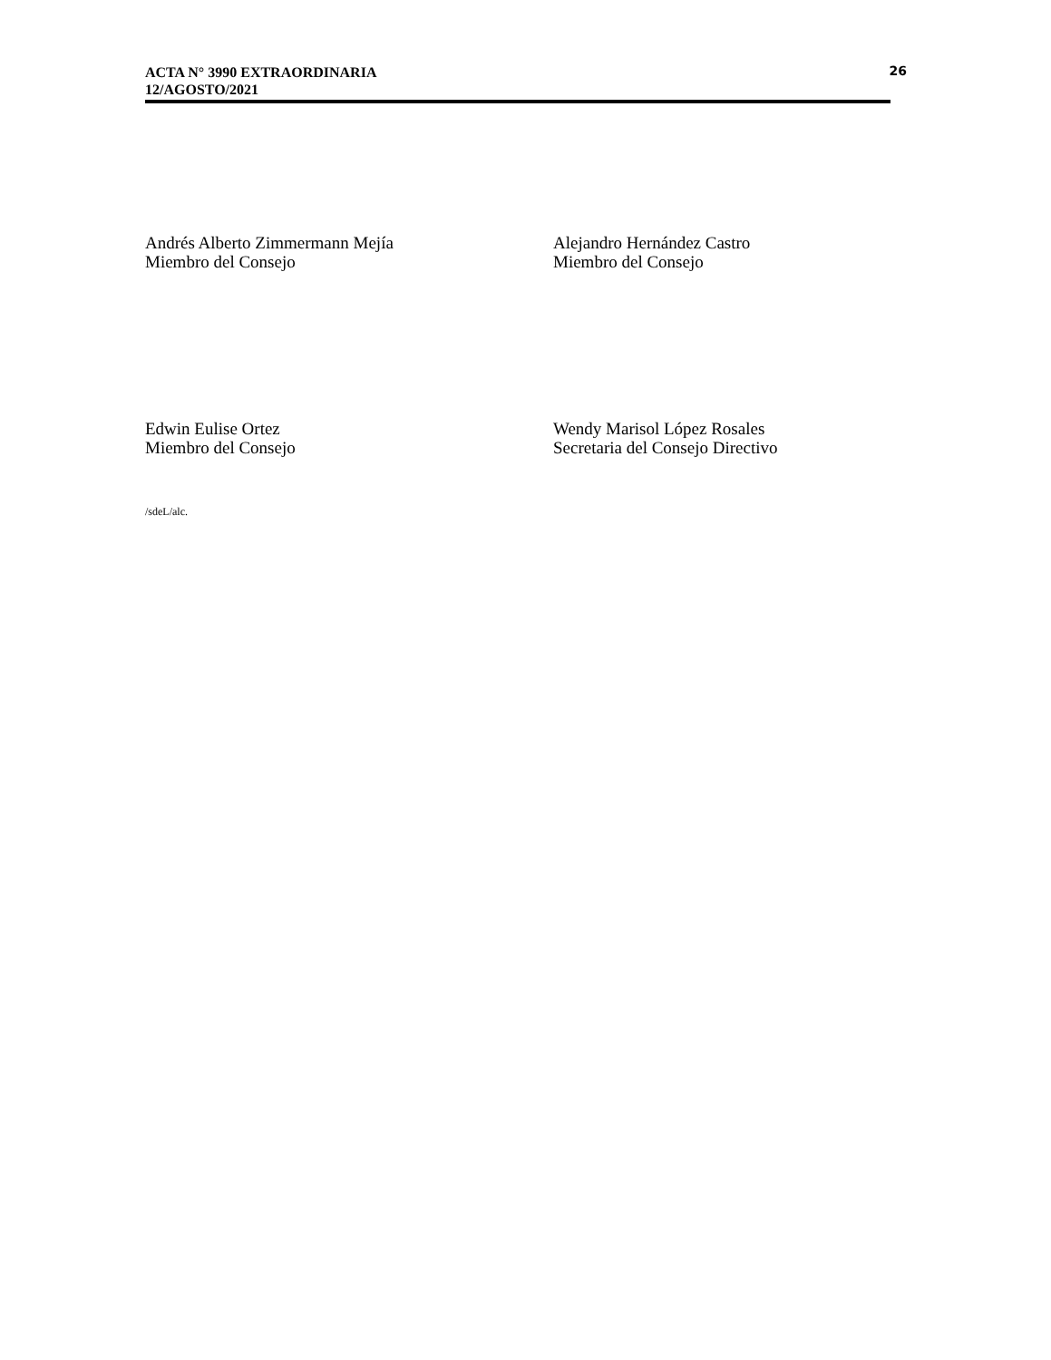ACTA N° 3990 EXTRAORDINARIA
12/AGOSTO/2021
26
Andrés Alberto Zimmermann Mejía
Miembro del Consejo
Alejandro Hernández Castro
Miembro del Consejo
Edwin Eulise Ortez
Miembro del Consejo
Wendy Marisol López Rosales
Secretaria del Consejo Directivo
/sdeL/alc.